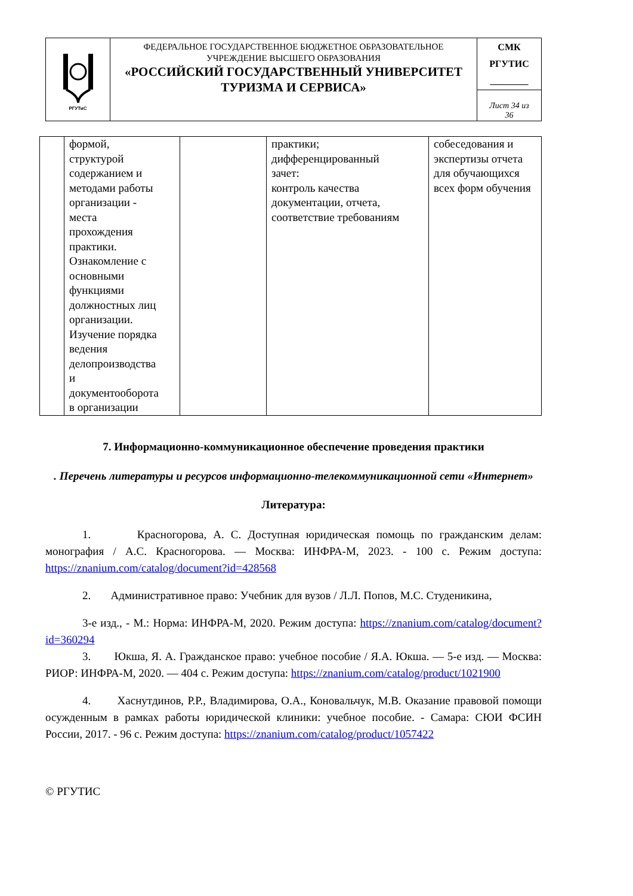| РГУТиС | ФЕДЕРАЛЬНОЕ ГОСУДАРСТВЕННОЕ БЮДЖЕТНОЕ ОБРАЗОВАТЕЛЬНОЕ УЧРЕЖДЕНИЕ ВЫСШЕГО ОБРАЗОВАНИЯ «РОССИЙСКИЙ ГОСУДАРСТВЕННЫЙ УНИВЕРСИТЕТ ТУРИЗМА И СЕРВИСА» | СМК РГУТИС ________ |
| | | Лист 34 из 36 |
| | формой, структурой содержанием и методами работы организации - места прохождения практики. Ознакомление с основными функциями должностных лиц организации. Изучение порядка ведения делопроизводства и документооборота в организации | | практики; дифференцированный зачет: контроль качества документации, отчета, соответствие требованиям | собеседования и экспертизы отчета для обучающихся всех форм обучения |
7. Информационно-коммуникационное обеспечение проведения практики
. Перечень литературы и ресурсов информационно-телекоммуникационной сети «Интернет»
Литература:
1. Красногорова, А. С. Доступная юридическая помощь по гражданским делам: монография / А.С. Красногорова. — Москва: ИНФРА-М, 2023. - 100 с. Режим доступа: https://znanium.com/catalog/document?id=428568
2. Административное право: Учебник для вузов / Л.Л. Попов, М.С. Студеникина,
3-е изд., - М.: Норма: ИНФРА-М, 2020. Режим доступа: https://znanium.com/catalog/document?id=360294
3. Юкша, Я. А. Гражданское право: учебное пособие / Я.А. Юкша. — 5-е изд. — Москва: РИОР: ИНФРА-М, 2020. — 404 с. Режим доступа: https://znanium.com/catalog/product/1021900
4. Хаснутдинов, Р.Р., Владимирова, О.А., Коновальчук, М.В. Оказание правовой помощи осужденным в рамках работы юридической клиники: учебное пособие. - Самара: СЮИ ФСИН России, 2017. - 96 с. Режим доступа: https://znanium.com/catalog/product/1057422
© РГУТИС